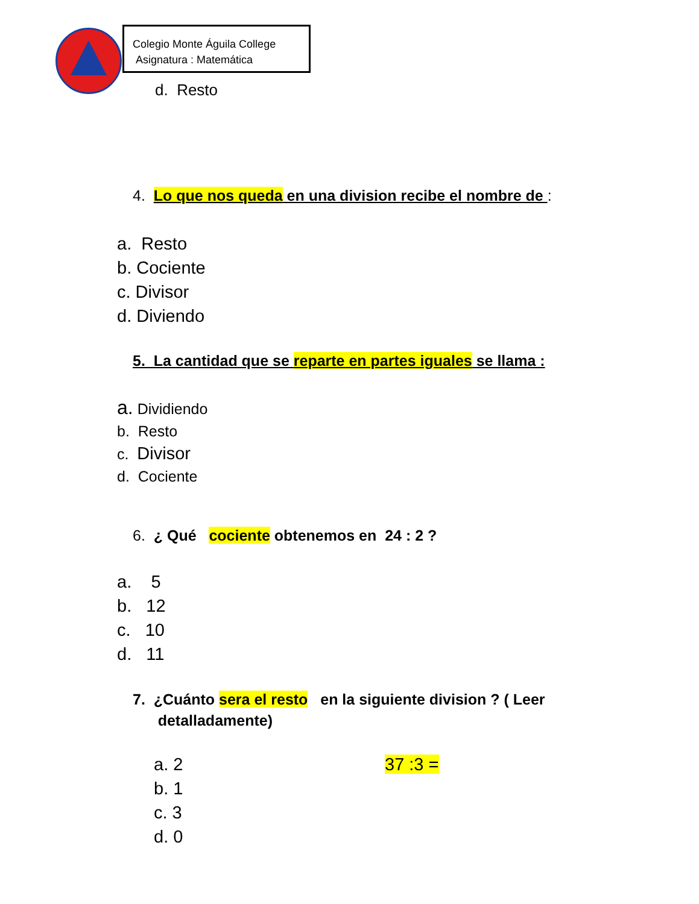Colegio Monte Águila College
Asignatura : Matemática
d. Resto
4. Lo que nos queda en una division recibe el nombre de :
a. Resto
b. Cociente
c. Divisor
d. Diviendo
5. La cantidad que se reparte en partes iguales se llama :
a. Dividiendo
b. Resto
c. Divisor
d. Cociente
6. ¿ Qué cociente obtenemos en 24 : 2 ?
a. 5
b. 12
c. 10
d. 11
7. ¿Cuánto sera el resto en la siguiente division ? ( Leer
detalladamente)
a. 2
b. 1
c. 3
d. 0
37 :3 =